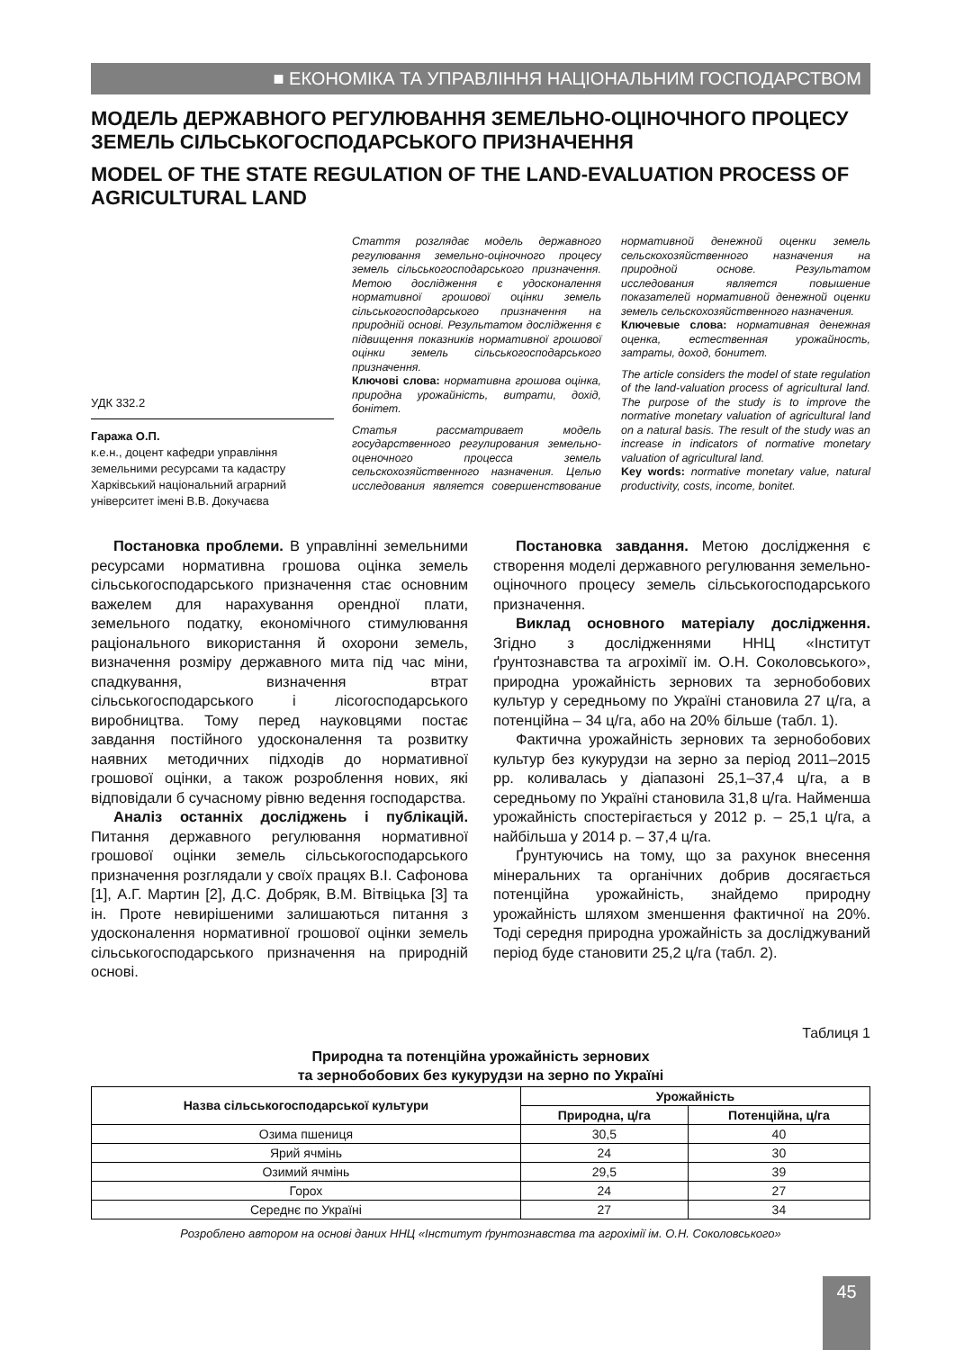■ ЕКОНОМІКА ТА УПРАВЛІННЯ НАЦІОНАЛЬНИМ ГОСПОДАРСТВОМ
МОДЕЛЬ ДЕРЖАВНОГО РЕГУЛЮВАННЯ ЗЕМЕЛЬНО-ОЦІНОЧНОГО ПРОЦЕСУ ЗЕМЕЛЬ СІЛЬСЬКОГОСПОДАРСЬКОГО ПРИЗНАЧЕННЯ
MODEL OF THE STATE REGULATION OF THE LAND-EVALUATION PROCESS OF AGRICULTURAL LAND
УДК 332.2
Гаража О.П.
к.е.н., доцент кафедри управління земельними ресурсами та кадастру Харківський національний аграрний університет імені В.В. Докучаєва
Стаття розглядає модель державного регулювання земельно-оціночного процесу земель сільськогосподарського призначення. Метою дослідження є удосконалення нормативної грошової оцінки земель сільськогосподарського призначення на природній основі. Результатом дослідження є підвищення показників нормативної грошової оцінки земель сільськогосподарського призначення.
Ключові слова: нормативна грошова оцінка, природна урожайність, витрати, дохід, бонітет.
Статья рассматривает модель государственного регулирования земельно-оценочного процесса земель сельскохозяйственного назначения. Целью исследования является совершенствование нормативной денежной оценки земель сельскохозяйственного назначения на природной основе. Результатом исследования является повышение показателей нормативной денежной оценки земель сельскохозяйственного назначения.
Ключевые слова: нормативная денежная оценка, естественная урожайность, затраты, доход, бонитет.
The article considers the model of state regulation of the land-valuation process of agricultural land. The purpose of the study is to improve the normative monetary valuation of agricultural land on a natural basis. The result of the study was an increase in indicators of normative monetary valuation of agricultural land.
Key words: normative monetary value, natural productivity, costs, income, bonitet.
Постановка проблеми. В управлінні земельними ресурсами нормативна грошова оцінка земель сільськогосподарського призначення стає основним важелем для нарахування орендної плати, земельного податку, економічного стимулювання раціонального використання й охорони земель, визначення розміру державного мита під час міни, спадкування, визначення втрат сільськогосподарського і лісогосподарського виробництва. Тому перед науковцями постає завдання постійного удосконалення та розвитку наявних методичних підходів до нормативної грошової оцінки, а також розроблення нових, які відповідали б сучасному рівню ведення господарства.
Аналіз останніх досліджень і публікацій. Питання державного регулювання нормативної грошової оцінки земель сільськогосподарського призначення розглядали у своїх працях В.І. Сафонова [1], А.Г. Мартин [2], Д.С. Добряк, В.М. Вітвіцька [3] та ін. Проте невирішеними залишаються питання з удосконалення нормативної грошової оцінки земель сільськогосподарського призначення на природній основі.
Постановка завдання. Метою дослідження є створення моделі державного регулювання земельно-оціночного процесу земель сільськогосподарського призначення.
Виклад основного матеріалу дослідження. Згідно з дослідженнями ННЦ «Інститут ґрунтознавства та агрохімії ім. О.Н. Соколовського», природна урожайність зернових та зернобобових культур у середньому по Україні становила 27 ц/га, а потенційна – 34 ц/га, або на 20% більше (табл. 1).
Фактична урожайність зернових та зернобобових культур без кукурудзи на зерно за період 2011–2015 рр. коливалась у діапазоні 25,1–37,4 ц/га, а в середньому по Україні становила 31,8 ц/га. Найменша урожайність спостерігається у 2012 р. – 25,1 ц/га, а найбільша у 2014 р. – 37,4 ц/га.
Ґрунтуючись на тому, що за рахунок внесення мінеральних та органічних добрив досягається потенційна урожайність, знайдемо природну урожайність шляхом зменшення фактичної на 20%. Тоді середня природна урожайність за досліджуваний період буде становити 25,2 ц/га (табл. 2).
Таблиця 1
Природна та потенційна урожайність зернових
та зернобобових без кукурудзи на зерно по Україні
| Назва сільськогосподарської культури | Урожайність | |
| --- | --- | --- |
| | Природна, ц/га | Потенційна, ц/га |
| Озима пшениця | 30,5 | 40 |
| Ярий ячмінь | 24 | 30 |
| Озимий ячмінь | 29,5 | 39 |
| Горох | 24 | 27 |
| Середнє по Україні | 27 | 34 |
Розроблено автором на основі даних ННЦ «Інститут ґрунтознавства та агрохімії ім. О.Н. Соколовського»
45